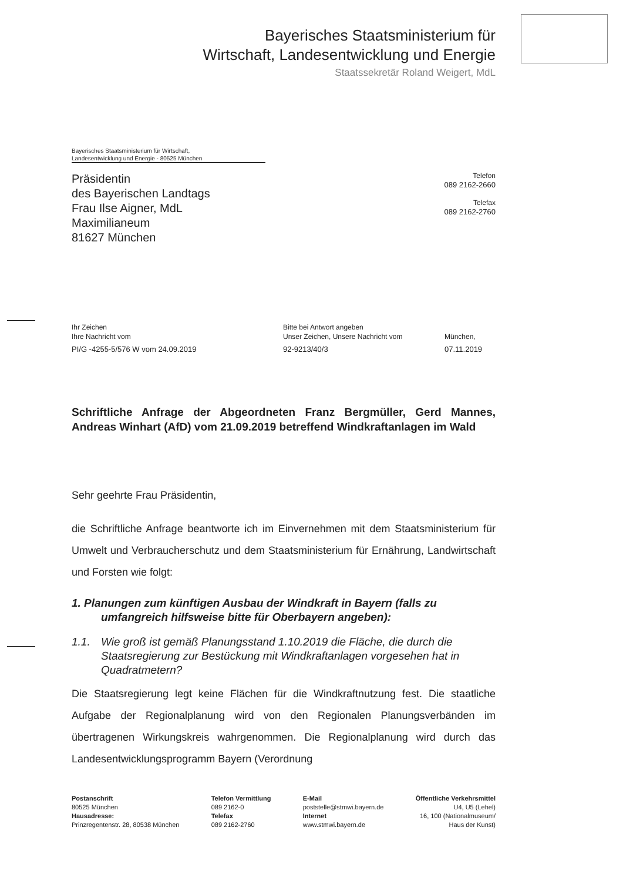Bayerisches Staatsministerium für
Wirtschaft, Landesentwicklung und Energie
Staatssekretär Roland Weigert, MdL
Bayerisches Staatsministerium für Wirtschaft,
Landesentwicklung und Energie - 80525 München
Präsidentin
des Bayerischen Landtags
Frau Ilse Aigner, MdL
Maximilianeum
81627 München
Telefon
089 2162-2660
Telefax
089 2162-2760
Ihr Zeichen
Ihre Nachricht vom
PI/G -4255-5/576 W vom 24.09.2019
Bitte bei Antwort angeben
Unser Zeichen, Unsere Nachricht vom
92-9213/40/3
München,
07.11.2019
Schriftliche Anfrage der Abgeordneten Franz Bergmüller, Gerd Mannes, Andreas Winhart (AfD) vom 21.09.2019 betreffend Windkraftanlagen im Wald
Sehr geehrte Frau Präsidentin,
die Schriftliche Anfrage beantworte ich im Einvernehmen mit dem Staatsministerium für Umwelt und Verbraucherschutz und dem Staatsministerium für Ernährung, Landwirtschaft und Forsten wie folgt:
1. Planungen zum künftigen Ausbau der Windkraft in Bayern (falls zu
umfangreich hilfsweise bitte für Oberbayern angeben):
1.1. Wie groß ist gemäß Planungsstand 1.10.2019 die Fläche, die durch die Staatsregierung zur Bestückung mit Windkraftanlagen vorgesehen hat in Quadratmetern?
Die Staatsregierung legt keine Flächen für die Windkraftnutzung fest. Die staatliche Aufgabe der Regionalplanung wird von den Regionalen Planungsverbänden im übertragenen Wirkungskreis wahrgenommen. Die Regionalplanung wird durch das Landesentwicklungsprogramm Bayern (Verordnung
Postanschrift
80525 München
Hausadresse:
Prinzregentenstr. 28, 80538 München
Telefon Vermittlung
089 2162-0
Telefax
089 2162-2760
E-Mail
poststelle@stmwi.bayern.de
Internet
www.stmwi.bayern.de
Öffentliche Verkehrsmittel
U4, U5 (Lehel)
16, 100 (Nationalmuseum/
Haus der Kunst)